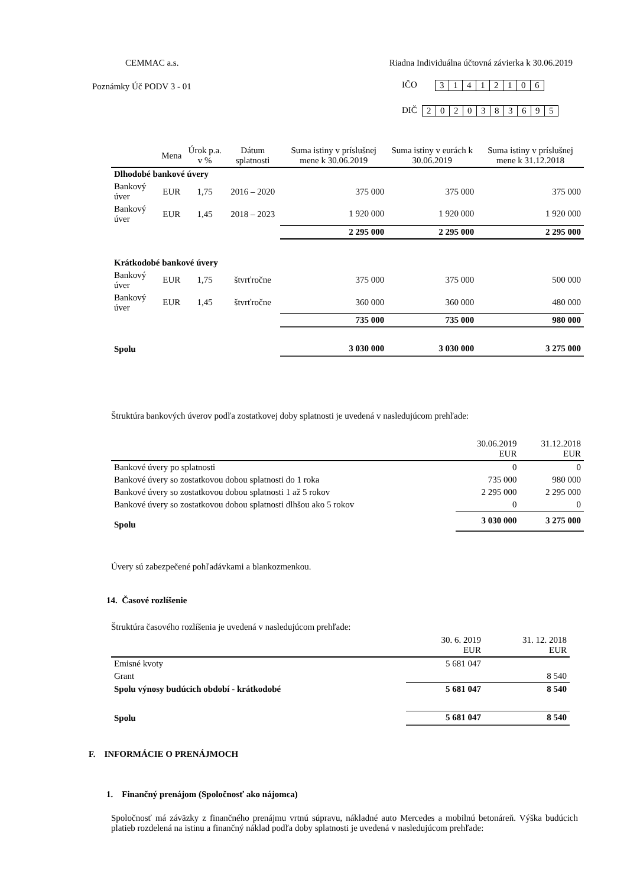CEMMAC a.s. Riadna Individuálna účtovná závierka k 30.06.2019
Poznámky Úč PODV 3 - 01
IČO
| 3 | 1 | 4 | 1 | 2 | 1 | 0 | 6 |
DIČ
| 2 | 0 | 2 | 0 | 3 | 8 | 3 | 6 | 9 | 5 |
| | Mena | Úrok p.a. v % | Dátum splatnosti | Suma istiny v príslušnej mene k 30.06.2019 | Suma istiny v eurách k 30.06.2019 | Suma istiny v príslušnej mene k 31.12.2018 |
| --- | --- | --- | --- | --- | --- | --- |
| Dlhodobé bankové úvery | | | | | | |
| Bankový úver | EUR | 1,75 | 2016 – 2020 | 375 000 | 375 000 | 375 000 |
| Bankový úver | EUR | 1,45 | 2018 – 2023 | 1 920 000 | 1 920 000 | 1 920 000 |
| | | | | 2 295 000 | 2 295 000 | 2 295 000 |
| Krátkodobé bankové úvery | | | | | | |
| Bankový úver | EUR | 1,75 | štvrťročne | 375 000 | 375 000 | 500 000 |
| Bankový úver | EUR | 1,45 | štvrťročne | 360 000 | 360 000 | 480 000 |
| | | | | 735 000 | 735 000 | 980 000 |
| Spolu | | | | 3 030 000 | 3 030 000 | 3 275 000 |
Štruktúra bankových úverov podľa zostatkovej doby splatnosti je uvedená v nasledujúcom prehľade:
| | 30.06.2019 EUR | 31.12.2018 EUR |
| --- | --- | --- |
| Bankové úvery po splatnosti | 0 | 0 |
| Bankové úvery so zostatkovou dobou splatnosti do 1 roka | 735 000 | 980 000 |
| Bankové úvery so zostatkovou dobou splatnosti 1 až 5 rokov | 2 295 000 | 2 295 000 |
| Bankové úvery so zostatkovou dobou splatnosti dlhšou ako 5 rokov | 0 | 0 |
| Spolu | 3 030 000 | 3 275 000 |
Úvery sú zabezpečené pohľadávkami a blankozmenkou.
14. Časové rozlíšenie
Štruktúra časového rozlíšenia je uvedená v nasledujúcom prehľade:
| | 30. 6. 2019 EUR | 31. 12. 2018 EUR |
| --- | --- | --- |
| Emisné kvoty | 5 681 047 | |
| Grant | | 8 540 |
| Spolu výnosy budúcich období - krátkodobé | 5 681 047 | 8 540 |
| Spolu | 5 681 047 | 8 540 |
F. INFORMÁCIE O PRENÁJMOCH
1. Finančný prenájom (Spoločnosť ako nájomca)
Spoločnosť má záväzky z finančného prenájmu vrtnú súpravu, nákladné auto Mercedes a mobilnú betonáreň. Výška budúcich platieb rozdelená na istinu a finančný náklad podľa doby splatnosti je uvedená v nasledujúcom prehľade: